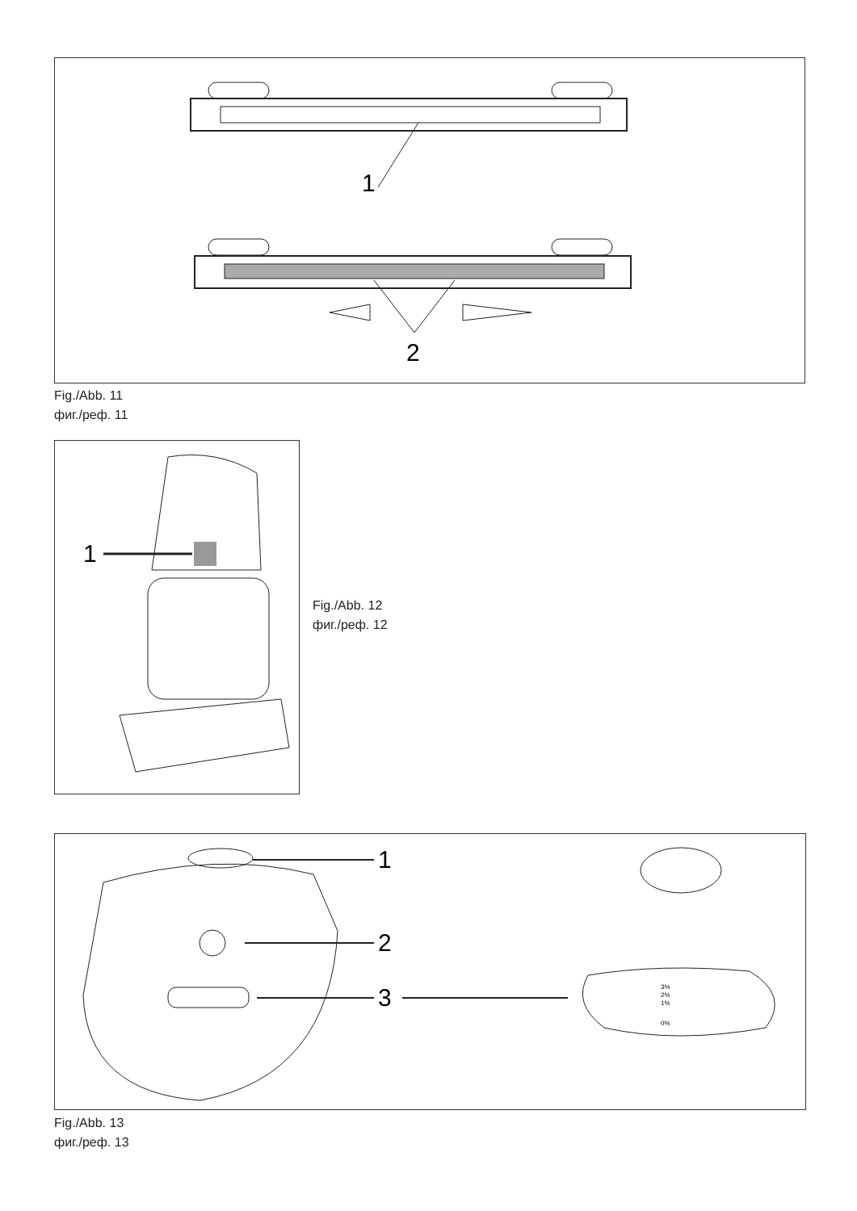1
2
Fig./Abb. 11
фиг./реф. 11
1
Fig./Abb. 12
фиг./реф. 12
1
2
3
3%
2%
1%
0%
Fig./Abb. 13
фиг./реф. 13